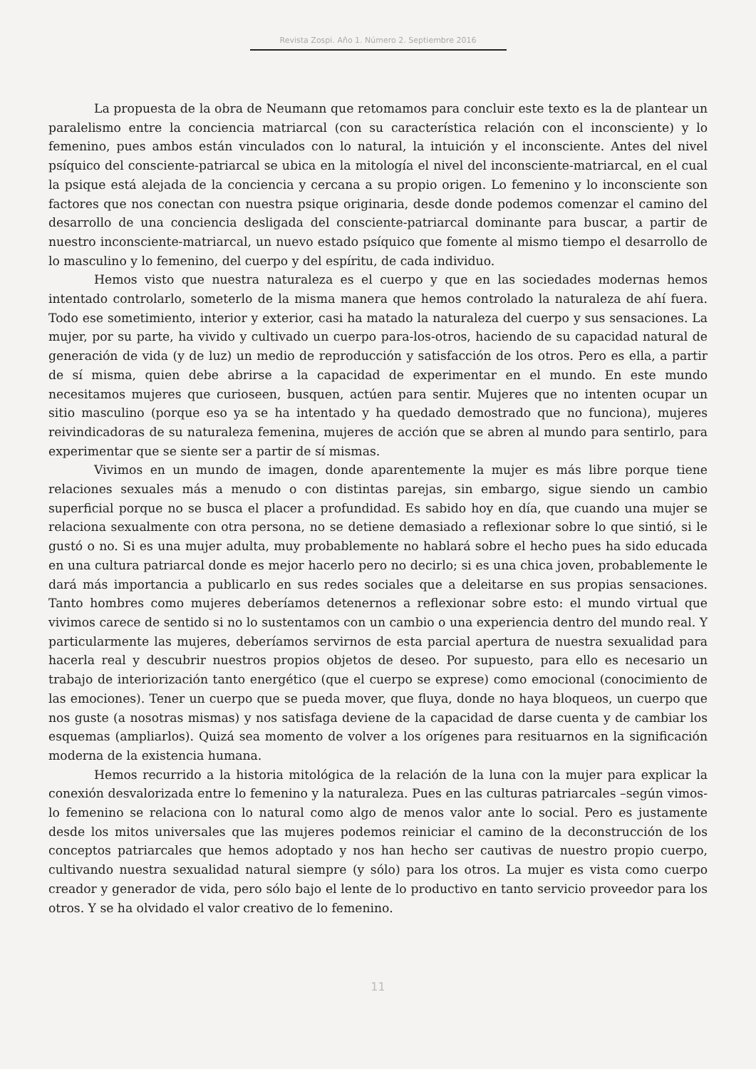Revista Zospi. Año 1. Número 2. Septiembre 2016
La propuesta de la obra de Neumann que retomamos para concluir este texto es la de plantear un paralelismo entre la conciencia matriarcal (con su característica relación con el inconsciente) y lo femenino, pues ambos están vinculados con lo natural, la intuición y el inconsciente. Antes del nivel psíquico del consciente-patriarcal se ubica en la mitología el nivel del inconsciente-matriarcal, en el cual la psique está alejada de la conciencia y cercana a su propio origen. Lo femenino y lo inconsciente son factores que nos conectan con nuestra psique originaria, desde donde podemos comenzar el camino del desarrollo de una conciencia desligada del consciente-patriarcal dominante para buscar, a partir de nuestro inconsciente-matriarcal, un nuevo estado psíquico que fomente al mismo tiempo el desarrollo de lo masculino y lo femenino, del cuerpo y del espíritu, de cada individuo.
Hemos visto que nuestra naturaleza es el cuerpo y que en las sociedades modernas hemos intentado controlarlo, someterlo de la misma manera que hemos controlado la naturaleza de ahí fuera. Todo ese sometimiento, interior y exterior, casi ha matado la naturaleza del cuerpo y sus sensaciones. La mujer, por su parte, ha vivido y cultivado un cuerpo para-los-otros, haciendo de su capacidad natural de generación de vida (y de luz) un medio de reproducción y satisfacción de los otros. Pero es ella, a partir de sí misma, quien debe abrirse a la capacidad de experimentar en el mundo. En este mundo necesitamos mujeres que curioseen, busquen, actúen para sentir. Mujeres que no intenten ocupar un sitio masculino (porque eso ya se ha intentado y ha quedado demostrado que no funciona), mujeres reivindicadoras de su naturaleza femenina, mujeres de acción que se abren al mundo para sentirlo, para experimentar que se siente ser a partir de sí mismas.
Vivimos en un mundo de imagen, donde aparentemente la mujer es más libre porque tiene relaciones sexuales más a menudo o con distintas parejas, sin embargo, sigue siendo un cambio superficial porque no se busca el placer a profundidad. Es sabido hoy en día, que cuando una mujer se relaciona sexualmente con otra persona, no se detiene demasiado a reflexionar sobre lo que sintió, si le gustó o no. Si es una mujer adulta, muy probablemente no hablará sobre el hecho pues ha sido educada en una cultura patriarcal donde es mejor hacerlo pero no decirlo; si es una chica joven, probablemente le dará más importancia a publicarlo en sus redes sociales que a deleitarse en sus propias sensaciones. Tanto hombres como mujeres deberíamos detenernos a reflexionar sobre esto: el mundo virtual que vivimos carece de sentido si no lo sustentamos con un cambio o una experiencia dentro del mundo real. Y particularmente las mujeres, deberíamos servirnos de esta parcial apertura de nuestra sexualidad para hacerla real y descubrir nuestros propios objetos de deseo. Por supuesto, para ello es necesario un trabajo de interiorización tanto energético (que el cuerpo se exprese) como emocional (conocimiento de las emociones). Tener un cuerpo que se pueda mover, que fluya, donde no haya bloqueos, un cuerpo que nos guste (a nosotras mismas) y nos satisfaga deviene de la capacidad de darse cuenta y de cambiar los esquemas (ampliarlos). Quizá sea momento de volver a los orígenes para resituarnos en la significación moderna de la existencia humana.
Hemos recurrido a la historia mitológica de la relación de la luna con la mujer para explicar la conexión desvalorizada entre lo femenino y la naturaleza. Pues en las culturas patriarcales –según vimos- lo femenino se relaciona con lo natural como algo de menos valor ante lo social. Pero es justamente desde los mitos universales que las mujeres podemos reiniciar el camino de la deconstrucción de los conceptos patriarcales que hemos adoptado y nos han hecho ser cautivas de nuestro propio cuerpo, cultivando nuestra sexualidad natural siempre (y sólo) para los otros. La mujer es vista como cuerpo creador y generador de vida, pero sólo bajo el lente de lo productivo en tanto servicio proveedor para los otros. Y se ha olvidado el valor creativo de lo femenino.
11